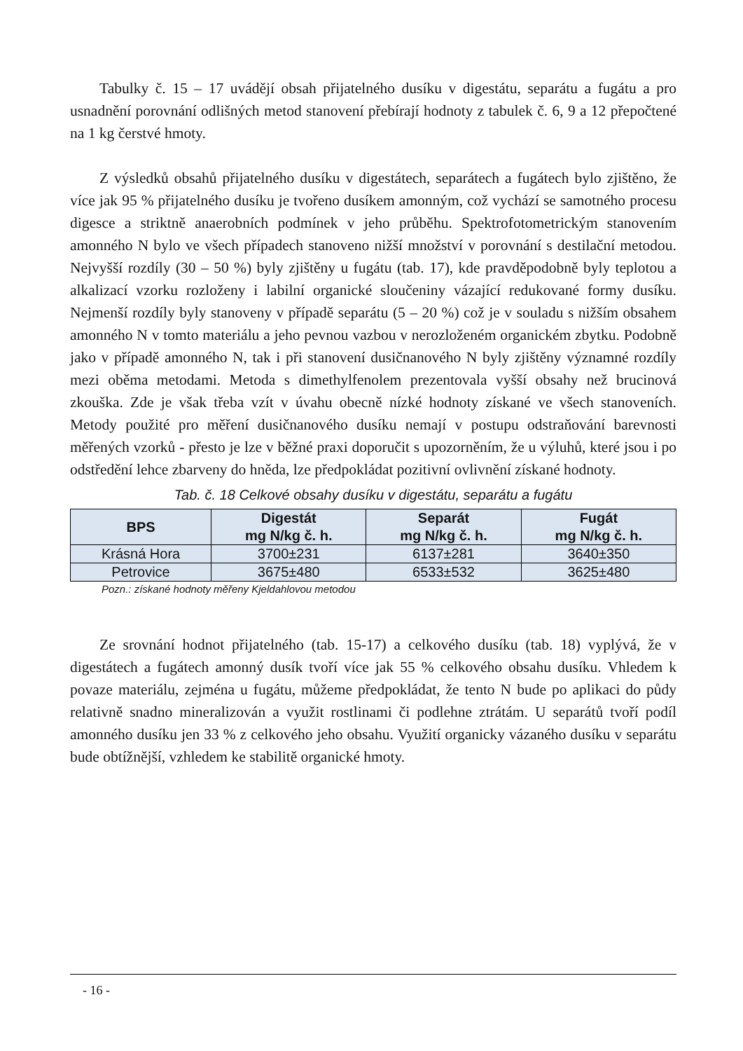Tabulky č. 15 – 17 uvádějí obsah přijatelného dusíku v digestátu, separátu a fugátu a pro usnadnění porovnání odlišných metod stanovení přebírají hodnoty z tabulek č. 6, 9 a 12 přepočtené na 1 kg čerstvé hmoty.
Z výsledků obsahů přijatelného dusíku v digestátech, separátech a fugátech bylo zjištěno, že více jak 95 % přijatelného dusíku je tvořeno dusíkem amonným, což vychází se samotného procesu digesce a striktně anaerobních podmínek v jeho průběhu. Spektrofotometrickým stanovením amonného N bylo ve všech případech stanoveno nižší množství v porovnání s destilační metodou. Nejvyšší rozdíly (30 – 50 %) byly zjištěny u fugátu (tab. 17), kde pravděpodobně byly teplotou a alkalizací vzorku rozloženy i labilní organické sloučeniny vázající redukované formy dusíku. Nejmenší rozdíly byly stanoveny v případě separátu (5 – 20 %) což je v souladu s nižším obsahem amonného N v tomto materiálu a jeho pevnou vazbou v nerozloženém organickém zbytku. Podobně jako v případě amonného N, tak i při stanovení dusičnanového N byly zjištěny významné rozdíly mezi oběma metodami. Metoda s dimethylfenolem prezentovala vyšší obsahy než brucinová zkouška. Zde je však třeba vzít v úvahu obecně nízké hodnoty získané ve všech stanoveních. Metody použité pro měření dusičnanového dusíku nemají v postupu odstraňování barevnosti měřených vzorků - přesto je lze v běžné praxi doporučit s upozorněním, že u výluhů, které jsou i po odstředění lehce zbarveny do hněda, lze předpokládat pozitivní ovlivnění získané hodnoty.
Tab. č. 18 Celkové obsahy dusíku v digestátu, separátu a fugátu
| BPS | Digestát mg N/kg č. h. | Separát mg N/kg č. h. | Fugát mg N/kg č. h. |
| --- | --- | --- | --- |
| Krásná Hora | 3700±231 | 6137±281 | 3640±350 |
| Petrovice | 3675±480 | 6533±532 | 3625±480 |
Pozn.: získané hodnoty měřeny Kjeldahlovou metodou
Ze srovnání hodnot přijatelného (tab. 15-17) a celkového dusíku (tab. 18) vyplývá, že v digestátech a fugátech amonný dusík tvoří více jak 55 % celkového obsahu dusíku. Vhledem k povaze materiálu, zejména u fugátu, můžeme předpokládat, že tento N bude po aplikaci do půdy relativně snadno mineralizován a využit rostlinami či podlehne ztrátám. U separátů tvoří podíl amonného dusíku jen 33 % z celkového jeho obsahu. Využití organicky vázaného dusíku v separátu bude obtížnější, vzhledem ke stabilitě organické hmoty.
- 16 -